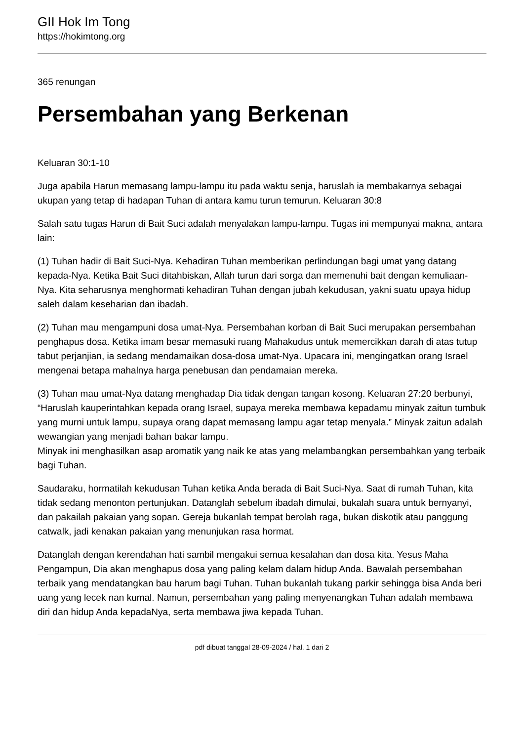GII Hok Im Tong
https://hokimtong.org
365 renungan
Persembahan yang Berkenan
Keluaran 30:1-10
Juga apabila Harun memasang lampu-lampu itu pada waktu senja, haruslah ia membakarnya sebagai ukupan yang tetap di hadapan Tuhan di antara kamu turun temurun. Keluaran 30:8
Salah satu tugas Harun di Bait Suci adalah menyalakan lampu-lampu. Tugas ini mempunyai makna, antara lain:
(1) Tuhan hadir di Bait Suci-Nya. Kehadiran Tuhan memberikan perlindungan bagi umat yang datang kepada-Nya. Ketika Bait Suci ditahbiskan, Allah turun dari sorga dan memenuhi bait dengan kemuliaan-Nya. Kita seharusnya menghormati kehadiran Tuhan dengan jubah kekudusan, yakni suatu upaya hidup saleh dalam keseharian dan ibadah.
(2) Tuhan mau mengampuni dosa umat-Nya. Persembahan korban di Bait Suci merupakan persembahan penghapus dosa. Ketika imam besar memasuki ruang Mahakudus untuk memercikkan darah di atas tutup tabut perjanjian, ia sedang mendamaikan dosa-dosa umat-Nya. Upacara ini, mengingatkan orang Israel mengenai betapa mahalnya harga penebusan dan pendamaian mereka.
(3) Tuhan mau umat-Nya datang menghadap Dia tidak dengan tangan kosong. Keluaran 27:20 berbunyi, “Haruslah kauperintahkan kepada orang Israel, supaya mereka membawa kepadamu minyak zaitun tumbuk yang murni untuk lampu, supaya orang dapat memasang lampu agar tetap menyala.” Minyak zaitun adalah wewangian yang menjadi bahan bakar lampu.
Minyak ini menghasilkan asap aromatik yang naik ke atas yang melambangkan persembahkan yang terbaik bagi Tuhan.
Saudaraku, hormatilah kekudusan Tuhan ketika Anda berada di Bait Suci-Nya. Saat di rumah Tuhan, kita tidak sedang menonton pertunjukan. Datanglah sebelum ibadah dimulai, bukalah suara untuk bernyanyi, dan pakailah pakaian yang sopan. Gereja bukanlah tempat berolah raga, bukan diskotik atau panggung catwalk, jadi kenakan pakaian yang menunjukan rasa hormat.
Datanglah dengan kerendahan hati sambil mengakui semua kesalahan dan dosa kita. Yesus Maha Pengampun, Dia akan menghapus dosa yang paling kelam dalam hidup Anda. Bawalah persembahan terbaik yang mendatangkan bau harum bagi Tuhan. Tuhan bukanlah tukang parkir sehingga bisa Anda beri uang yang lecek nan kumal. Namun, persembahan yang paling menyenangkan Tuhan adalah membawa diri dan hidup Anda kepadaNya, serta membawa jiwa kepada Tuhan.
pdf dibuat tanggal 28-09-2024 / hal. 1 dari 2